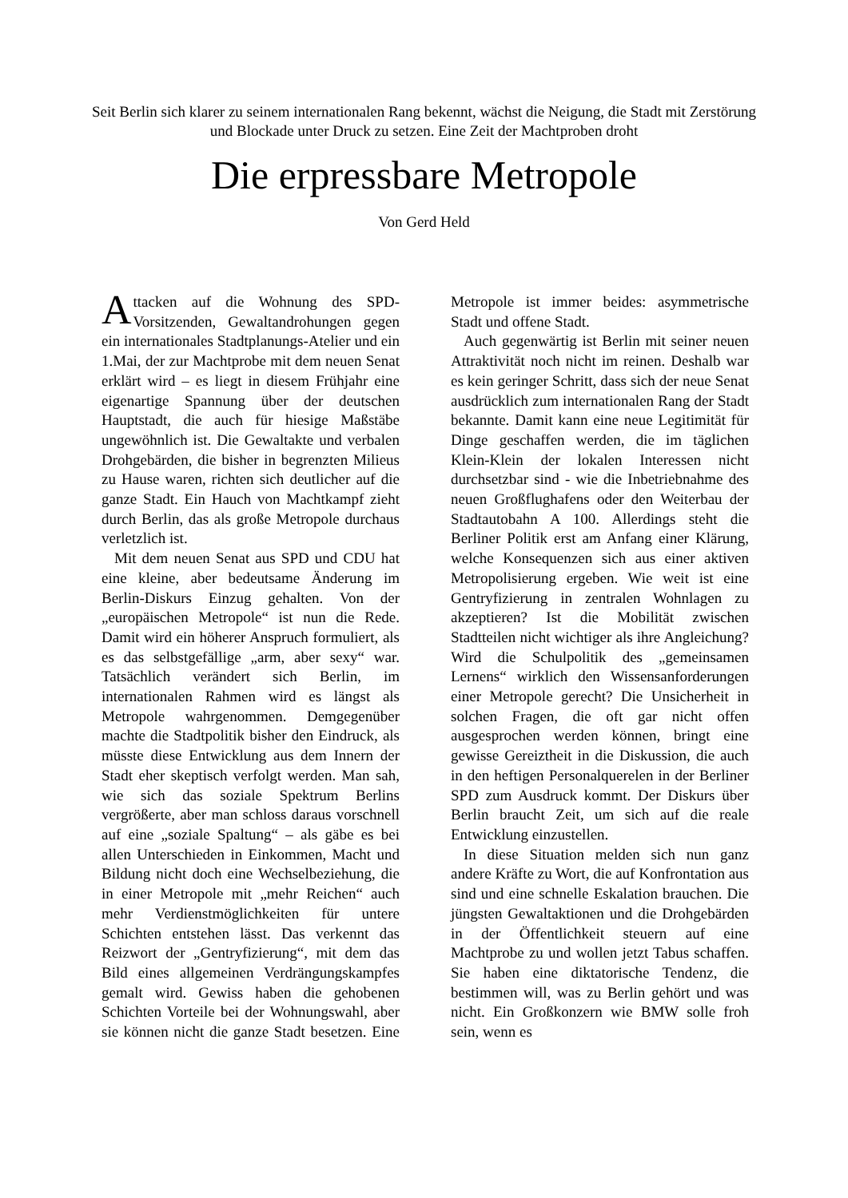Seit Berlin sich klarer zu seinem internationalen Rang bekennt, wächst die Neigung, die Stadt mit Zerstörung und Blockade unter Druck zu setzen. Eine Zeit der Machtproben droht
Die erpressbare Metropole
Von Gerd Held
Attacken auf die Wohnung des SPD-Vorsitzenden, Gewaltandrohungen gegen ein internationales Stadtplanungs-Atelier und ein 1.Mai, der zur Machtprobe mit dem neuen Senat erklärt wird – es liegt in diesem Frühjahr eine eigenartige Spannung über der deutschen Hauptstadt, die auch für hiesige Maßstäbe ungewöhnlich ist. Die Gewaltakte und verbalen Drohgebärden, die bisher in begrenzten Milieus zu Hause waren, richten sich deutlicher auf die ganze Stadt. Ein Hauch von Machtkampf zieht durch Berlin, das als große Metropole durchaus verletzlich ist.
Mit dem neuen Senat aus SPD und CDU hat eine kleine, aber bedeutsame Änderung im Berlin-Diskurs Einzug gehalten. Von der „europäischen Metropole“ ist nun die Rede. Damit wird ein höherer Anspruch formuliert, als es das selbstgefällige „arm, aber sexy“ war. Tatsächlich verändert sich Berlin, im internationalen Rahmen wird es längst als Metropole wahrgenommen. Demgegenüber machte die Stadtpolitik bisher den Eindruck, als müsste diese Entwicklung aus dem Innern der Stadt eher skeptisch verfolgt werden. Man sah, wie sich das soziale Spektrum Berlins vergrößerte, aber man schloss daraus vorschnell auf eine „soziale Spaltung“ – als gäbe es bei allen Unterschieden in Einkommen, Macht und Bildung nicht doch eine Wechselbeziehung, die in einer Metropole mit „mehr Reichen“ auch mehr Verdienstmöglichkeiten für untere Schichten entstehen lässt. Das verkennt das Reizwort der „Gentryfizierung“, mit dem das Bild eines allgemeinen Verdrängungskampfes gemalt wird. Gewiss haben die gehobenen Schichten Vorteile bei der Wohnungswahl, aber sie können nicht die ganze Stadt besetzen. Eine Metropole ist immer beides: asymmetrische Stadt und offene Stadt.
Auch gegenwärtig ist Berlin mit seiner neuen Attraktivität noch nicht im reinen. Deshalb war es kein geringer Schritt, dass sich der neue Senat ausdrücklich zum internationalen Rang der Stadt bekannte. Damit kann eine neue Legitimität für Dinge geschaffen werden, die im täglichen Klein-Klein der lokalen Interessen nicht durchsetzbar sind - wie die Inbetriebnahme des neuen Großflughafens oder den Weiterbau der Stadtautobahn A 100. Allerdings steht die Berliner Politik erst am Anfang einer Klärung, welche Konsequenzen sich aus einer aktiven Metropolisierung ergeben. Wie weit ist eine Gentryfizierung in zentralen Wohnlagen zu akzeptieren? Ist die Mobilität zwischen Stadtteilen nicht wichtiger als ihre Angleichung? Wird die Schulpolitik des „gemeinsamen Lernens“ wirklich den Wissensanforderungen einer Metropole gerecht? Die Unsicherheit in solchen Fragen, die oft gar nicht offen ausgesprochen werden können, bringt eine gewisse Gereiztheit in die Diskussion, die auch in den heftigen Personalquerelen in der Berliner SPD zum Ausdruck kommt. Der Diskurs über Berlin braucht Zeit, um sich auf die reale Entwicklung einzustellen.
In diese Situation melden sich nun ganz andere Kräfte zu Wort, die auf Konfrontation aus sind und eine schnelle Eskalation brauchen. Die jüngsten Gewaltaktionen und die Drohgebärden in der Öffentlichkeit steuern auf eine Machtprobe zu und wollen jetzt Tabus schaffen. Sie haben eine diktatorische Tendenz, die bestimmen will, was zu Berlin gehört und was nicht. Ein Großkonzern wie BMW solle froh sein, wenn es